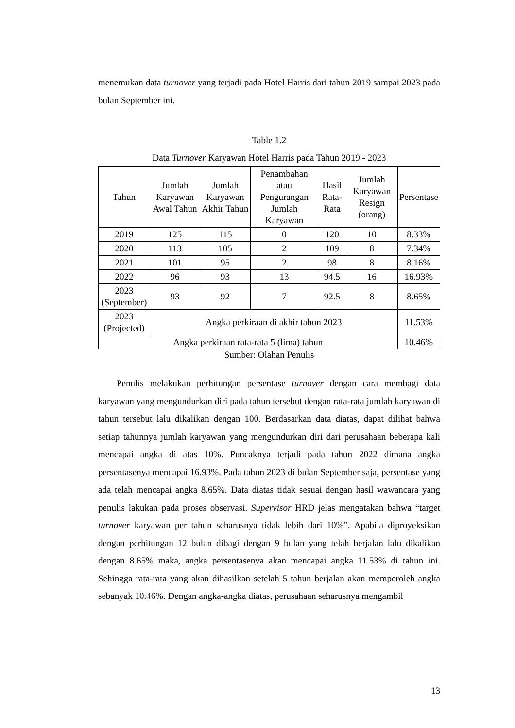menemukan data turnover yang terjadi pada Hotel Harris dari tahun 2019 sampai 2023 pada bulan September ini.
Table 1.2
Data Turnover Karyawan Hotel Harris pada Tahun 2019 - 2023
| Tahun | Jumlah Karyawan Awal Tahun | Jumlah Karyawan Akhir Tahun | Penambahan atau Pengurangan Jumlah Karyawan | Hasil Rata-Rata | Jumlah Karyawan Resign (orang) | Persentase |
| --- | --- | --- | --- | --- | --- | --- |
| 2019 | 125 | 115 | 0 | 120 | 10 | 8.33% |
| 2020 | 113 | 105 | 2 | 109 | 8 | 7.34% |
| 2021 | 101 | 95 | 2 | 98 | 8 | 8.16% |
| 2022 | 96 | 93 | 13 | 94.5 | 16 | 16.93% |
| 2023 (September) | 93 | 92 | 7 | 92.5 | 8 | 8.65% |
| 2023 (Projected) | Angka perkiraan di akhir tahun 2023 | | | | | 11.53% |
| Angka perkiraan rata-rata 5 (lima) tahun | | | | | | 10.46% |
Sumber: Olahan Penulis
Penulis melakukan perhitungan persentase turnover dengan cara membagi data karyawan yang mengundurkan diri pada tahun tersebut dengan rata-rata jumlah karyawan di tahun tersebut lalu dikalikan dengan 100. Berdasarkan data diatas, dapat dilihat bahwa setiap tahunnya jumlah karyawan yang mengundurkan diri dari perusahaan beberapa kali mencapai angka di atas 10%. Puncaknya terjadi pada tahun 2022 dimana angka persentasenya mencapai 16.93%. Pada tahun 2023 di bulan September saja, persentase yang ada telah mencapai angka 8.65%. Data diatas tidak sesuai dengan hasil wawancara yang penulis lakukan pada proses observasi. Supervisor HRD jelas mengatakan bahwa “target turnover karyawan per tahun seharusnya tidak lebih dari 10%”. Apabila diproyeksikan dengan perhitungan 12 bulan dibagi dengan 9 bulan yang telah berjalan lalu dikalikan dengan 8.65% maka, angka persentasenya akan mencapai angka 11.53% di tahun ini. Sehingga rata-rata yang akan dihasilkan setelah 5 tahun berjalan akan memperoleh angka sebanyak 10.46%. Dengan angka-angka diatas, perusahaan seharusnya mengambil
13